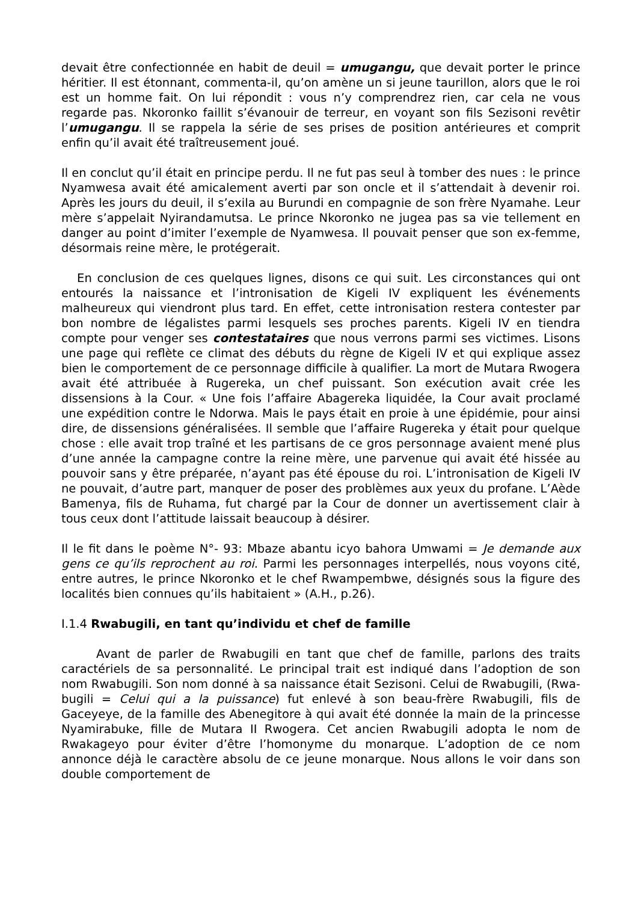devait être confectionnée en habit de deuil = umugangu, que devait porter le prince héritier. Il est étonnant, commenta-il, qu’on amène un si jeune taurillon, alors que le roi est un homme fait. On lui répondit : vous n’y comprendrez rien, car cela ne vous regarde pas. Nkoronko faillit s’évanouir de terreur, en voyant son fils Sezisoni revêtir l’umugangu. Il se rappela la série de ses prises de position antérieures et comprit enfin qu’il avait été traîtreusement joué.
Il en conclut qu’il était en principe perdu. Il ne fut pas seul à tomber des nues : le prince Nyamwesa avait été amicalement averti par son oncle et il s’attendait à devenir roi. Après les jours du deuil, il s’exila au Burundi en compagnie de son frère Nyamahe. Leur mère s’appelait Nyirandamutsa. Le prince Nkoronko ne jugea pas sa vie tellement en danger au point d’imiter l’exemple de Nyamwesa. Il pouvait penser que son ex-femme, désormais reine mère, le protégerait.
En conclusion de ces quelques lignes, disons ce qui suit. Les circonstances qui ont entourés la naissance et l’intronisation de Kigeli IV expliquent les événements malheureux qui viendront plus tard. En effet, cette intronisation restera contester par bon nombre de légalistes parmi lesquels ses proches parents. Kigeli IV en tiendra compte pour venger ses contestataires que nous verrons parmi ses victimes. Lisons une page qui reflète ce climat des débuts du règne de Kigeli IV et qui explique assez bien le comportement de ce personnage difficile à qualifier. La mort de Mutara Rwogera avait été attribuée à Rugereka, un chef puissant. Son exécution avait crée les dissensions à la Cour. « Une fois l’affaire Abagereka liquidée, la Cour avait proclamé une expédition contre le Ndorwa. Mais le pays était en proie à une épidémie, pour ainsi dire, de dissensions généralisées. Il semble que l’affaire Rugereka y était pour quelque chose : elle avait trop traîné et les partisans de ce gros personnage avaient mené plus d’une année la campagne contre la reine mère, une parvenue qui avait été hissée au pouvoir sans y être préparée, n’ayant pas été épouse du roi. L’intronisation de Kigeli IV ne pouvait, d’autre part, manquer de poser des problèmes aux yeux du profane. L’Aède Bamenya, fils de Ruhama, fut chargé par la Cour de donner un avertissement clair à tous ceux dont l’attitude laissait beaucoup à désirer.
Il le fit dans le poème N°- 93: Mbaze abantu icyo bahora Umwami = Je demande aux gens ce qu’ils reprochent au roi. Parmi les personnages interpellés, nous voyons cité, entre autres, le prince Nkoronko et le chef Rwampembwe, désignés sous la figure des localités bien connues qu’ils habitaient » (A.H., p.26).
I.1.4 Rwabugili, en tant qu’individu et chef de famille
Avant de parler de Rwabugili en tant que chef de famille, parlons des traits caractériels de sa personnalité. Le principal trait est indiqué dans l’adoption de son nom Rwabugili. Son nom donné à sa naissance était Sezisoni. Celui de Rwabugili, (Rwa-bugili = Celui qui a la puissance) fut enlevé à son beau-frère Rwabugili, fils de Gaceyeye, de la famille des Abenegitore à qui avait été donnée la main de la princesse Nyamirabuke, fille de Mutara II Rwogera. Cet ancien Rwabugili adopta le nom de Rwakageyo pour éviter d’être l’homonyme du monarque. L’adoption de ce nom annonce déjà le caractère absolu de ce jeune monarque. Nous allons le voir dans son double comportement de